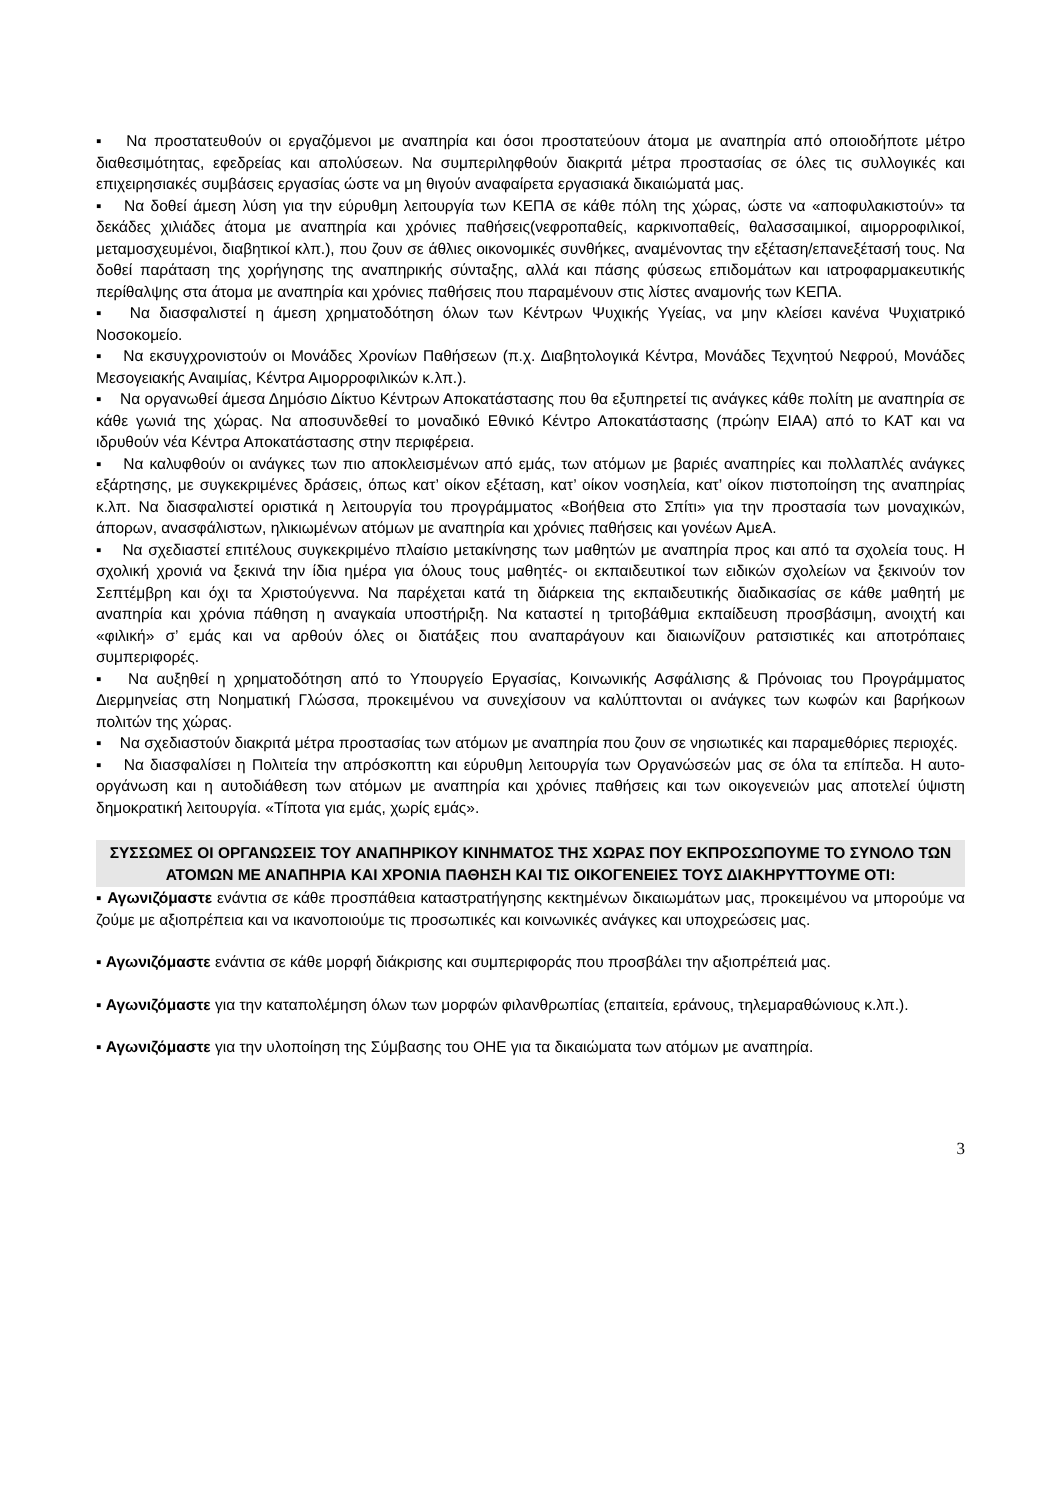▪ Να προστατευθούν οι εργαζόμενοι με αναπηρία και όσοι προστατεύουν άτομα με αναπηρία από οποιοδήποτε μέτρο διαθεσιμότητας, εφεδρείας και απολύσεων. Να συμπεριληφθούν διακριτά μέτρα προστασίας σε όλες τις συλλογικές και επιχειρησιακές συμβάσεις εργασίας ώστε να μη θιγούν αναφαίρετα εργασιακά δικαιώματά μας.
▪ Να δοθεί άμεση λύση για την εύρυθμη λειτουργία των ΚΕΠΑ σε κάθε πόλη της χώρας, ώστε να «αποφυλακιστούν» τα δεκάδες χιλιάδες άτομα με αναπηρία και χρόνιες παθήσεις(νεφροπαθείς, καρκινοπαθείς, θαλασσαιμικοί, αιμορροφιλικοί, μεταμοσχευμένοι, διαβητικοί κλπ.), που ζουν σε άθλιες οικονομικές συνθήκες, αναμένοντας την εξέταση/επανεξέτασή τους. Να δοθεί παράταση της χορήγησης της αναπηρικής σύνταξης, αλλά και πάσης φύσεως επιδομάτων και ιατροφαρμακευτικής περίθαλψης στα άτομα με αναπηρία και χρόνιες παθήσεις που παραμένουν στις λίστες αναμονής των ΚΕΠΑ.
▪ Να διασφαλιστεί η άμεση χρηματοδότηση όλων των Κέντρων Ψυχικής Υγείας, να μην κλείσει κανένα Ψυχιατρικό Νοσοκομείο.
▪ Να εκσυγχρονιστούν οι Μονάδες Χρονίων Παθήσεων (π.χ. Διαβητολογικά Κέντρα, Μονάδες Τεχνητού Νεφρού, Μονάδες Μεσογειακής Αναιμίας, Κέντρα Αιμορροφιλικών κ.λπ.).
▪ Να οργανωθεί άμεσα Δημόσιο Δίκτυο Κέντρων Αποκατάστασης που θα εξυπηρετεί τις ανάγκες κάθε πολίτη με αναπηρία σε κάθε γωνιά της χώρας. Να αποσυνδεθεί το μοναδικό Εθνικό Κέντρο Αποκατάστασης (πρώην ΕΙΑΑ) από το ΚΑΤ και να ιδρυθούν νέα Κέντρα Αποκατάστασης στην περιφέρεια.
▪ Να καλυφθούν οι ανάγκες των πιο αποκλεισμένων από εμάς, των ατόμων με βαριές αναπηρίες και πολλαπλές ανάγκες εξάρτησης, με συγκεκριμένες δράσεις, όπως κατ’ οίκον εξέταση, κατ’ οίκον νοσηλεία, κατ’ οίκον πιστοποίηση της αναπηρίας κ.λπ. Να διασφαλιστεί οριστικά η λειτουργία του προγράμματος «Βοήθεια στο Σπίτι» για την προστασία των μοναχικών, άπορων, ανασφάλιστων, ηλικιωμένων ατόμων με αναπηρία και χρόνιες παθήσεις και γονέων ΑμεΑ.
▪ Να σχεδιαστεί επιτέλους συγκεκριμένο πλαίσιο μετακίνησης των μαθητών με αναπηρία προς και από τα σχολεία τους. Η σχολική χρονιά να ξεκινά την ίδια ημέρα για όλους τους μαθητές- οι εκπαιδευτικοί των ειδικών σχολείων να ξεκινούν τον Σεπτέμβρη και όχι τα Χριστούγεννα. Να παρέχεται κατά τη διάρκεια της εκπαιδευτικής διαδικασίας σε κάθε μαθητή με αναπηρία και χρόνια πάθηση η αναγκαία υποστήριξη. Να καταστεί η τριτοβάθμια εκπαίδευση προσβάσιμη, ανοιχτή και «φιλική» σ’ εμάς και να αρθούν όλες οι διατάξεις που αναπαράγουν και διαιωνίζουν ρατσιστικές και αποτρόπαιες συμπεριφορές.
▪ Να αυξηθεί η χρηματοδότηση από το Υπουργείο Εργασίας, Κοινωνικής Ασφάλισης & Πρόνοιας του Προγράμματος Διερμηνείας στη Νοηματική Γλώσσα, προκειμένου να συνεχίσουν να καλύπτονται οι ανάγκες των κωφών και βαρήκοων πολιτών της χώρας.
▪ Να σχεδιαστούν διακριτά μέτρα προστασίας των ατόμων με αναπηρία που ζουν σε νησιωτικές και παραμεθόριες περιοχές.
▪ Να διασφαλίσει η Πολιτεία την απρόσκοπτη και εύρυθμη λειτουργία των Οργανώσεών μας σε όλα τα επίπεδα. Η αυτο-οργάνωση και η αυτοδιάθεση των ατόμων με αναπηρία και χρόνιες παθήσεις και των οικογενειών μας αποτελεί ύψιστη δημοκρατική λειτουργία. «Τίποτα για εμάς, χωρίς εμάς».
ΣΥΣΣΩΜΕΣ ΟΙ ΟΡΓΑΝΩΣΕΙΣ ΤΟΥ ΑΝΑΠΗΡΙΚΟΥ ΚΙΝΗΜΑΤΟΣ ΤΗΣ ΧΩΡΑΣ ΠΟΥ ΕΚΠΡΟΣΩΠΟΥΜΕ ΤΟ ΣΥΝΟΛΟ ΤΩΝ ΑΤΟΜΩΝ ΜΕ ΑΝΑΠΗΡΙΑ ΚΑΙ ΧΡΟΝΙΑ ΠΑΘΗΣΗ ΚΑΙ ΤΙΣ ΟΙΚΟΓΕΝΕΙΕΣ ΤΟΥΣ ΔΙΑΚΗΡΥΤΤΟΥΜΕ ΟΤΙ:
▪ Αγωνιζόμαστε ενάντια σε κάθε προσπάθεια καταστρατήγησης κεκτημένων δικαιωμάτων μας, προκειμένου να μπορούμε να ζούμε με αξιοπρέπεια και να ικανοποιούμε τις προσωπικές και κοινωνικές ανάγκες και υποχρεώσεις μας.
▪ Αγωνιζόμαστε ενάντια σε κάθε μορφή διάκρισης και συμπεριφοράς που προσβάλει την αξιοπρέπειά μας.
▪ Αγωνιζόμαστε για την καταπολέμηση όλων των μορφών φιλανθρωπίας (επαιτεία, εράνους, τηλεμαραθώνιους κ.λπ.).
▪ Αγωνιζόμαστε για την υλοποίηση της Σύμβασης του ΟΗΕ για τα δικαιώματα των ατόμων με αναπηρία.
3